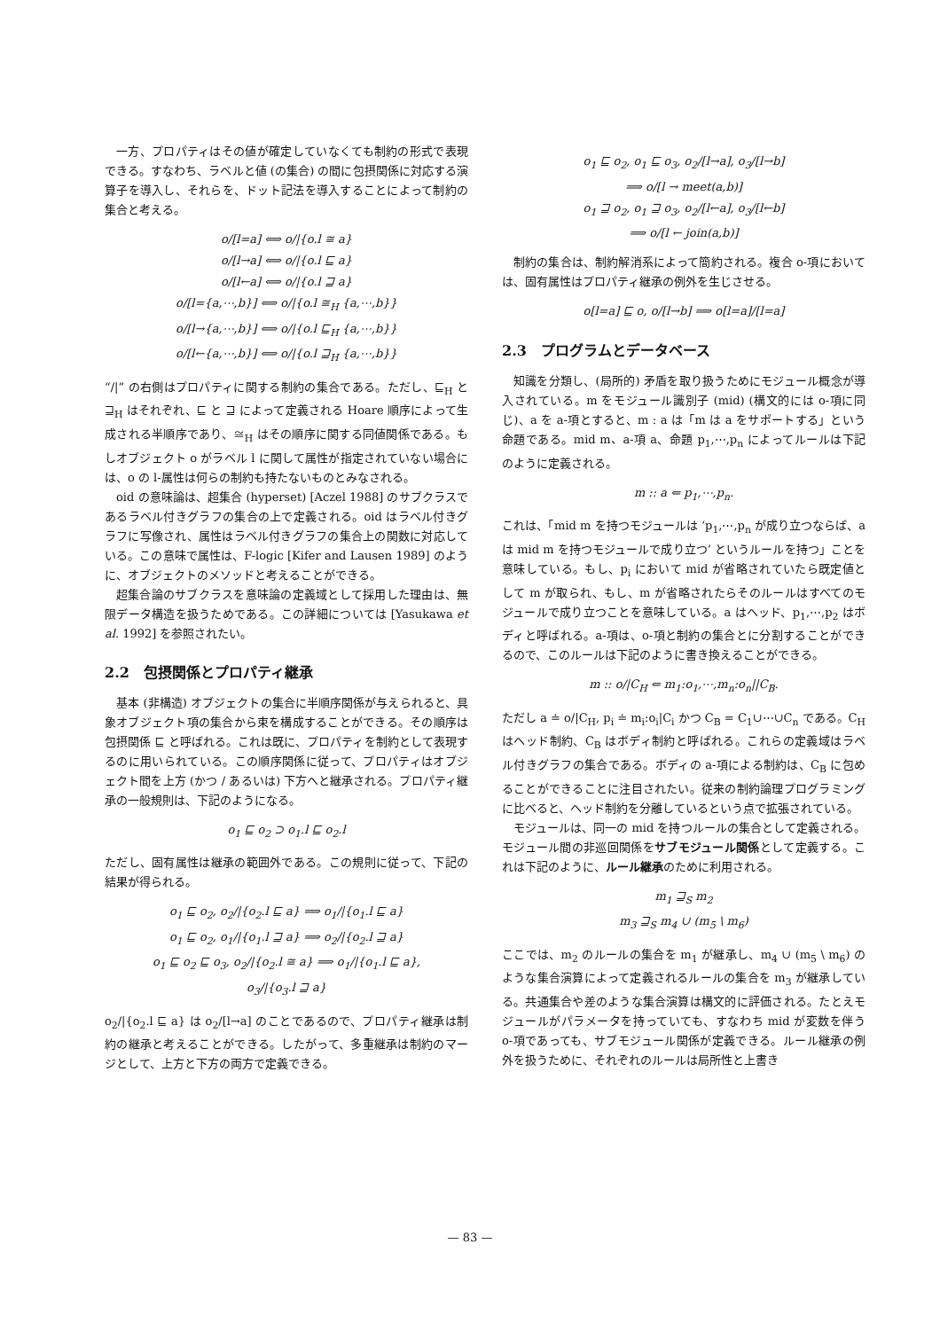一方、プロパティはその値が確定していなくても制約の形式で表現できる。すなわち、ラベルと値 (の集合) の間に包摂関係に対応する演算子を導入し、それらを、ドット記法を導入することによって制約の集合と考える。
o/[l=a] ⟺ o/|{o.l ≅ a}
o/[l→a] ⟺ o/|{o.l ⊑ a}
o/[l←a] ⟺ o/|{o.l ⊒ a}
o/[l={a,⋯,b}] ⟺ o/|{o.l ≅<sub>H</sub> {a,⋯,b}}
o/[l→{a,⋯,b}] ⟺ o/|{o.l ⊑<sub>H</sub> {a,⋯,b}}
o/[l←{a,⋯,b}] ⟺ o/|{o.l ⊒<sub>H</sub> {a,⋯,b}}
“/|” の右側はプロパティに関する制約の集合である。ただし、⊑<sub>H</sub> と ⊒<sub>H</sub> はそれぞれ、⊑ と ⊒ によって定義される Hoare 順序によって生成される半順序であり、≅<sub>H</sub> はその順序に関する同値関係である。もしオブジェクト o がラベル l に関して属性が指定されていない場合には、o の l-属性は何らの制約も持たないものとみなされる。
oid の意味論は、超集合 (hyperset) [Aczel 1988] のサブクラスであるラベル付きグラフの集合の上で定義される。oid はラベル付きグラフに写像され、属性はラベル付きグラフの集合上の関数に対応している。この意味で属性は、F-logic [Kifer and Lausen 1989] のように、オブジェクトのメソッドと考えることができる。
超集合論のサブクラスを意味論の定義域として採用した理由は、無限データ構造を扱うためである。この詳細については [Yasukawa et al. 1992] を参照されたい。
2.2　包摂関係とプロパティ継承
基本 (非構造) オブジェクトの集合に半順序関係が与えられると、具象オブジェクト項の集合から束を構成することができる。その順序は包摂関係 ⊑ と呼ばれる。これは既に、プロパティを制約として表現するのに用いられている。この順序関係に従って、プロパティはオブジェクト間を上方 (かつ / あるいは) 下方へと継承される。プロパティ継承の一般規則は、下記のようになる。
o<sub>1</sub> ⊑ o<sub>2</sub> ⊃ o<sub>1</sub>.l ⊑ o<sub>2</sub>.l
ただし、固有属性は継承の範囲外である。この規則に従って、下記の結果が得られる。
o<sub>1</sub> ⊑ o<sub>2</sub>, o<sub>2</sub>/|{o<sub>2</sub>.l ⊑ a} ⟹ o<sub>1</sub>/|{o<sub>1</sub>.l ⊑ a}
o<sub>1</sub> ⊑ o<sub>2</sub>, o<sub>1</sub>/|{o<sub>1</sub>.l ⊒ a} ⟹ o<sub>2</sub>/|{o<sub>2</sub>.l ⊒ a}
o<sub>1</sub> ⊑ o<sub>2</sub> ⊑ o<sub>3</sub>, o<sub>2</sub>/|{o<sub>2</sub>.l ≅ a} ⟹ o<sub>1</sub>/|{o<sub>1</sub>.l ⊑ a},
o<sub>3</sub>/|{o<sub>3</sub>.l ⊒ a}
o<sub>2</sub>/|{o<sub>2</sub>.l ⊑ a} は o<sub>2</sub>/[l→a] のことであるので、プロパティ継承は制約の継承と考えることができる。したがって、多重継承は制約のマージとして、上方と下方の両方で定義できる。
o<sub>1</sub> ⊑ o<sub>2</sub>, o<sub>1</sub> ⊑ o<sub>3</sub>, o<sub>2</sub>/[l→a], o<sub>3</sub>/[l→b]
⟹ o/[l → meet(a,b)]
o<sub>1</sub> ⊒ o<sub>2</sub>, o<sub>1</sub> ⊒ o<sub>3</sub>, o<sub>2</sub>/[l←a], o<sub>3</sub>/[l←b]
⟹ o/[l ← join(a,b)]
制約の集合は、制約解消系によって簡約される。複合 o-項においては、固有属性はプロパティ継承の例外を生じさせる。
o[l=a] ⊑ o, o/[l→b] ⟹ o[l=a]/[l=a]
2.3　プログラムとデータベース
知識を分類し、(局所的) 矛盾を取り扱うためにモジュール概念が導入されている。m をモジュール識別子 (mid) (構文的には o-項に同じ)、a を a-項とすると、m : a は「m は a をサポートする」という命題である。mid m、a-項 a、命題 p<sub>1</sub>,⋯,p<sub>n</sub> によってルールは下記のように定義される。
m :: a ⇐ p<sub>1</sub>,⋯,p<sub>n</sub>.
これは、「mid m を持つモジュールは ‘p<sub>1</sub>,⋯,p<sub>n</sub> が成り立つならば、a は mid m を持つモジュールで成り立つ’ というルールを持つ」ことを意味している。もし、p<sub>i</sub> において mid が省略されていたら既定値として m が取られ、もし、m が省略されたらそのルールはすべてのモジュールで成り立つことを意味している。a はヘッド、p<sub>1</sub>,⋯,p<sub>2</sub> はボディと呼ばれる。a-項は、o-項と制約の集合とに分割することができるので、このルールは下記のように書き換えることができる。
m :: o/|C<sub>H</sub> ⇐ m<sub>1</sub>:o<sub>1</sub>,⋯,m<sub>n</sub>:o<sub>n</sub>||C<sub>B</sub>.
ただし a ≐ o/|C<sub>H</sub>, p<sub>i</sub> ≐ m<sub>i</sub>:o<sub>i</sub>|C<sub>i</sub> かつ C<sub>B</sub> = C<sub>1</sub>∪⋯∪C<sub>n</sub> である。C<sub>H</sub> はヘッド制約、C<sub>B</sub> はボディ制約と呼ばれる。これらの定義域はラベル付きグラフの集合である。ボディの a-項による制約は、C<sub>B</sub> に包めることができることに注目されたい。従来の制約論理プログラミングに比べると、ヘッド制約を分離しているという点で拡張されている。
モジュールは、同一の mid を持つルールの集合として定義される。モジュール間の非巡回関係をサブモジュール関係として定義する。これは下記のように、ルール継承のために利用される。
m<sub>1</sub> ⊒<sub>S</sub> m<sub>2</sub>
m<sub>3</sub> ⊒<sub>S</sub> m<sub>4</sub> ∪ (m<sub>5</sub> \ m<sub>6</sub>)
ここでは、m<sub>2</sub> のルールの集合を m<sub>1</sub> が継承し、m<sub>4</sub> ∪ (m<sub>5</sub> \ m<sub>6</sub>) のような集合演算によって定義されるルールの集合を m<sub>3</sub> が継承している。共通集合や差のような集合演算は構文的に評価される。たとえモジュールがパラメータを持っていても、すなわち mid が変数を伴う o-項であっても、サブモジュール関係が定義できる。ルール継承の例外を扱うために、それぞれのルールは局所性と上書き
— 83 —